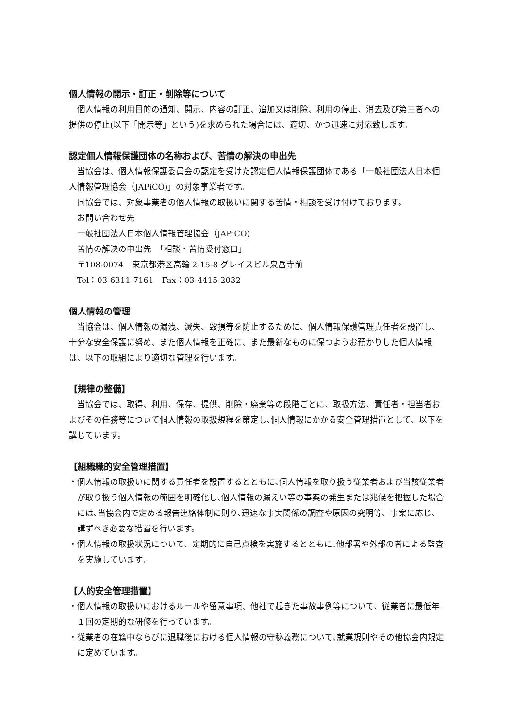個人情報の開示・訂正・削除等について
個人情報の利用目的の通知、開示、内容の訂正、追加又は削除、利用の停止、消去及び第三者への提供の停止(以下「開示等」という)を求められた場合には、適切、かつ迅速に対応致します。
認定個人情報保護団体の名称および、苦情の解決の申出先
当協会は、個人情報保護委員会の認定を受けた認定個人情報保護団体である「一般社団法人日本個人情報管理協会（JAPiCO)」の対象事業者です。
同協会では、対象事業者の個人情報の取扱いに関する苦情・相談を受け付けております。
お問い合わせ先
一般社団法人日本個人情報管理協会（JAPiCO)
苦情の解決の申出先　「相談・苦情受付窓口」
〒108-0074　東京都港区高輪 2-15-8 グレイスビル泉岳寺前
Tel：03-6311-7161　Fax：03-4415-2032
個人情報の管理
当協会は、個人情報の漏洩、滅失、毀損等を防止するために、個人情報保護管理責任者を設置し、十分な安全保護に努め、また個人情報を正確に、また最新なものに保つようお預かりした個人情報は、以下の取組により適切な管理を行います。
【規律の整備】
当協会では、取得、利用、保存、提供、削除・廃棄等の段階ごとに、取扱方法、責任者・担当者およびその任務等につぃて個人情報の取扱規程を策定し､個人情報にかかる安全管理措置として、以下を講じています。
【組織織的安全管理措置】
・個人情報の取扱いに関する責任者を設置するとともに､個人情報を取り扱う従業者および当該従業者が取り扱う個人情報の範囲を明確化し､個人情報の漏えい等の事案の発生または兆候を把握した場合には､当協会内で定める報告連絡体制に則り､迅速な事実関係の調査や原因の究明等、事案に応じ、講ずべき必要な措置を行います。
・個人情報の取扱状況について、定期的に自己点検を実施するとともに､他部署や外部の者による監査を実施しています。
【人的安全管理措置】
・個人情報の取扱いにおけるルールや留意事項、他社で起きた事故事例等について、従業者に最低年１回の定期的な研修を行っています。
・従業者の在籍中ならびに退職後における個人情報の守秘義務について､就業規則やその他協会内規定に定めています。